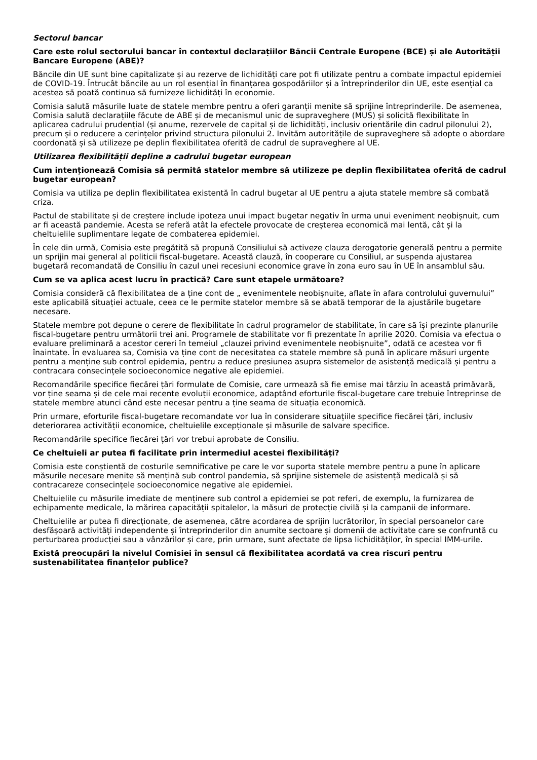Sectorul bancar
Care este rolul sectorului bancar în contextul declarațiilor Băncii Centrale Europene (BCE) și ale Autorității Bancare Europene (ABE)?
Băncile din UE sunt bine capitalizate și au rezerve de lichidități care pot fi utilizate pentru a combate impactul epidemiei de COVID-19. Întrucât băncile au un rol esențial în finanțarea gospodăriilor și a întreprinderilor din UE, este esențial ca acestea să poată continua să furnizeze lichidități în economie.
Comisia salută măsurile luate de statele membre pentru a oferi garanții menite să sprijine întreprinderile. De asemenea, Comisia salută declarațiile făcute de ABE și de mecanismul unic de supraveghere (MUS) și solicită flexibilitate în aplicarea cadrului prudențial (și anume, rezervele de capital și de lichidități, inclusiv orientările din cadrul pilonului 2), precum și o reducere a cerințelor privind structura pilonului 2. Invităm autoritățile de supraveghere să adopte o abordare coordonată și să utilizeze pe deplin flexibilitatea oferită de cadrul de supraveghere al UE.
Utilizarea flexibilității depline a cadrului bugetar european
Cum intenționează Comisia să permită statelor membre să utilizeze pe deplin flexibilitatea oferită de cadrul bugetar european?
Comisia va utiliza pe deplin flexibilitatea existentă în cadrul bugetar al UE pentru a ajuta statele membre să combată criza.
Pactul de stabilitate și de creștere include ipoteza unui impact bugetar negativ în urma unui eveniment neobișnuit, cum ar fi această pandemie. Acesta se referă atât la efectele provocate de creșterea economică mai lentă, cât și la cheltuielile suplimentare legate de combaterea epidemiei.
În cele din urmă, Comisia este pregătită să propună Consiliului să activeze clauza derogatorie generală pentru a permite un sprijin mai general al politicii fiscal-bugetare. Această clauză, în cooperare cu Consiliul, ar suspenda ajustarea bugetară recomandată de Consiliu în cazul unei recesiuni economice grave în zona euro sau în UE în ansamblul său.
Cum se va aplica acest lucru în practică? Care sunt etapele următoare?
Comisia consideră că flexibilitatea de a ține cont de „ evenimentele neobișnuite, aflate în afara controlului guvernului” este aplicabilă situației actuale, ceea ce le permite statelor membre să se abată temporar de la ajustările bugetare necesare.
Statele membre pot depune o cerere de flexibilitate în cadrul programelor de stabilitate, în care să își prezinte planurile fiscal-bugetare pentru următorii trei ani. Programele de stabilitate vor fi prezentate în aprilie 2020. Comisia va efectua o evaluare preliminară a acestor cereri în temeiul „clauzei privind evenimentele neobișnuite”, odată ce acestea vor fi înaintate. În evaluarea sa, Comisia va ține cont de necesitatea ca statele membre să pună în aplicare măsuri urgente pentru a menține sub control epidemia, pentru a reduce presiunea asupra sistemelor de asistență medicală și pentru a contracara consecințele socioeconomice negative ale epidemiei.
Recomandările specifice fiecărei țări formulate de Comisie, care urmează să fie emise mai târziu în această primăvară, vor ține seama și de cele mai recente evoluții economice, adaptând eforturile fiscal-bugetare care trebuie întreprinse de statele membre atunci când este necesar pentru a ține seama de situația economică.
Prin urmare, eforturile fiscal-bugetare recomandate vor lua în considerare situațiile specifice fiecărei țări, inclusiv deteriorarea activității economice, cheltuielile excepționale și măsurile de salvare specifice.
Recomandările specifice fiecărei țări vor trebui aprobate de Consiliu.
Ce cheltuieli ar putea fi facilitate prin intermediul acestei flexibilități?
Comisia este conștientă de costurile semnificative pe care le vor suporta statele membre pentru a pune în aplicare măsurile necesare menite să mențină sub control pandemia, să sprijine sistemele de asistență medicală și să contracareze consecințele socioeconomice negative ale epidemiei.
Cheltuielile cu măsurile imediate de menținere sub control a epidemiei se pot referi, de exemplu, la furnizarea de echipamente medicale, la mărirea capacității spitalelor, la măsuri de protecție civilă și la campanii de informare.
Cheltuielile ar putea fi direcționate, de asemenea, către acordarea de sprijin lucrătorilor, în special persoanelor care desfășoară activități independente și întreprinderilor din anumite sectoare și domenii de activitate care se confruntă cu perturbarea producției sau a vânzărilor și care, prin urmare, sunt afectate de lipsa lichidităților, în special IMM-urile.
Există preocupări la nivelul Comisiei în sensul că flexibilitatea acordată va crea riscuri pentru sustenabilitatea finanțelor publice?